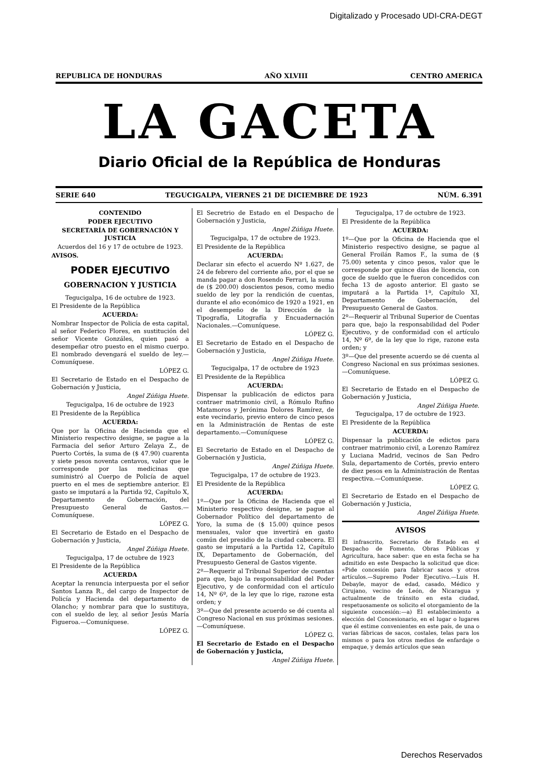Digitalizado y Procesado UDI-CRA-DEGT
REPUBLICA DE HONDURAS AÑO XLVIII CENTRO AMERICA
LA GACETA
Diario Oficial de la República de Honduras
SERIE 640 TEGUCIGALPA, VIERNES 21 DE DICIEMBRE DE 1923 NÚM. 6.391
CONTENIDO
PODER EJECUTIVO
SECRETARÍA DE GOBERNACIÓN Y JUSTICIA
Acuerdos del 16 y 17 de octubre de 1923.
AVISOS.
PODER EJECUTIVO
GOBERNACION Y JUSTICIA
Tegucigalpa, 16 de octubre de 1923.
El Presidente de la República
ACUERDA:
Nombrar Inspector de Policía de esta capital, al señor Federico Flores, en sustitución del señor Vicente Gonzáles, quien pasó a desempeñar otro puesto en el mismo cuerpo. El nombrado devengará el sueldo de ley.—Comuníquese.
LÓPEZ G.
El Secretario de Estado en el Despacho de Gobernación y Justicia,
Angel Zúñiga Huete.
Tegucigalpa, 16 de octubre de 1923
El Presidente de la República
ACUERDA:
Que por la Oficina de Hacienda que el Ministerio respectivo designe, se pague a la Farmacia del señor Arturo Zelaya Z., de Puerto Cortés, la suma de ($ 47.90) cuarenta y siete pesos noventa centavos, valor que le corresponde por las medicinas que suministró al Cuerpo de Policía de aquel puerto en el mes de septiembre anterior. El gasto se imputará a la Partida 92, Capítulo X, Departamento de Gobernación, del Presupuesto General de Gastos.—Comuníquese.
LÓPEZ G.
El Secretario de Estado en el Despacho de Gobernación y Justicia,
Angel Zúñiga Huete.
Tegucigalpa, 17 de octubre de 1923
El Presidente de la República
ACUERDA
Aceptar la renuncia interpuesta por el señor Santos Lanza R., del cargo de Inspector de Policía y Hacienda del departamento de Olancho; y nombrar para que lo sustituya, con el sueldo de ley, al señor Jesús María Figueroa.—Comuníquese.
LÓPEZ G.
El Secretrio de Estado en el Despacho de Gobernación y Justicia,
Angel Zúñiga Huete.
Tegucigalpa, 17 de octubre de 1923.
El Presidente de la República
ACUERDA:
Declarar sin efecto el acuerdo Nº 1.627, de 24 de febrero del corriente año, por el que se manda pagar a don Rosendo Ferrari, la suma de ($ 200.00) doscientos pesos, como medio sueldo de ley por la rendición de cuentas, durante el año económico de 1920 a 1921, en el desempeño de la Dirección de la Tipografía, Litografía y Encuadernación Nacionales.—Comuníquese.
LÓPEZ G.
El Secretario de Estado en el Despacho de Gobernación y Justicia,
Angel Zúñiga Huete.
Tegucigalpa, 17 de octubre de 1923
El Presidente de la República
ACUERDA:
Dispensar la publicación de edictos para contraer matrimonio civil, a Rómulo Rufino Matamoros y Jerónima Dolores Ramírez, de este vecindario, previo entero de cinco pesos en la Administración de Rentas de este departamento.—Comuníquese
LÓPEZ G.
El Secretario de Estado en el Despacho de Gobernación y Justicia,
Angel Zúñiga Huete.
Tegucigalpa, 17 de octubre de 1923.
El Presidente de la República
ACUERDA:
1º—Que por la Oficina de Hacienda que el Ministerio respectivo designe, se pague al Gobernador Político del departamento de Yoro, la suma de ($ 15.00) quince pesos mensuales, valor que invertirá en gasto común del presidio de la ciudad cabecera. El gasto se imputará a la Partida 12, Capítulo IX, Departamento de Gobernación, del Presupuesto General de Gastos vigente.
2º—Requerir al Tribunal Superior de cuentas para que, bajo la responsabilidad del Poder Ejecutivo, y de conformidad con el artículo 14, Nº 6º, de la ley que lo rige, razone esta orden; y
3º—Que del presente acuerdo se dé cuenta al Congreso Nacional en sus próximas sesiones.—Comuníquese.
LÓPEZ G.
El Secretario de Estado en el Despacho de Gobernación y Justicia,
Angel Zúñiga Huete.
Tegucigalpa, 17 de octubre de 1923.
El Presidente de la República
ACUERDA:
1º—Que por la Oficina de Hacienda que el Ministerio respectivo designe, se pague al General Froilán Ramos F., la suma de ($ 75.00) setenta y cinco pesos, valor que le corresponde por quince días de licencia, con goce de sueldo que le fueron concedidos con fecha 13 de agosto anterior. El gasto se imputará a la Partida 1ª, Capítulo XI, Departamento de Gobernación, del Presupuesto General de Gastos.
2º—Requerir al Tribunal Superior de Cuentas para que, bajo la responsabilidad del Poder Ejecutivo, y de conformidad con el artículo 14, Nº 6º, de la ley que lo rige, razone esta orden; y
3º—Que del presente acuerdo se dé cuenta al Congreso Nacional en sus próximas sesiones.—Comuníquese.
LÓPEZ G.
El Secretario de Estado en el Despacho de Gobernación y Justicia,
Angel Zúñiga Huete.
Tegucigalpa, 17 de octubre de 1923.
El Presidente de la República
ACUERDA:
Dispensar la publicación de edictos para contraer matrimonio civil, a Lorenzo Ramírez y Luciana Madrid, vecinos de San Pedro Sula, departamento de Cortés, previo entero de diez pesos en la Administración de Rentas respectiva.—Comuníquese.
LÓPEZ G.
El Secretario de Estado en el Despacho de Gobernación y Justicia,
Angel Zúñiga Huete.
AVISOS
El infrascrito, Secretario de Estado en el Despacho de Fomento, Obras Públicas y Agricultura, hace saber: que en esta fecha se ha admitido en este Despacho la solicitud que dice: «Pide concesión para fabricar sacos y otros artículos.—Supremo Poder Ejecutivo.—Luis H. Debayle, mayor de edad, casado, Médico y Cirujano, vecino de León, de Nicaragua y actualmente de tránsito en esta ciudad, respetuosamente os solicito el otorgamiento de la siguiente concesión:—a) El establecimiento a elección del Concesionario, en el lugar o lugares que él estime convenientes en este país, de una o varias fábricas de sacos, costales, telas para los mismos o para los otros medios de enfardaje o empaque, y demás artículos que sean
Derechos Reservados